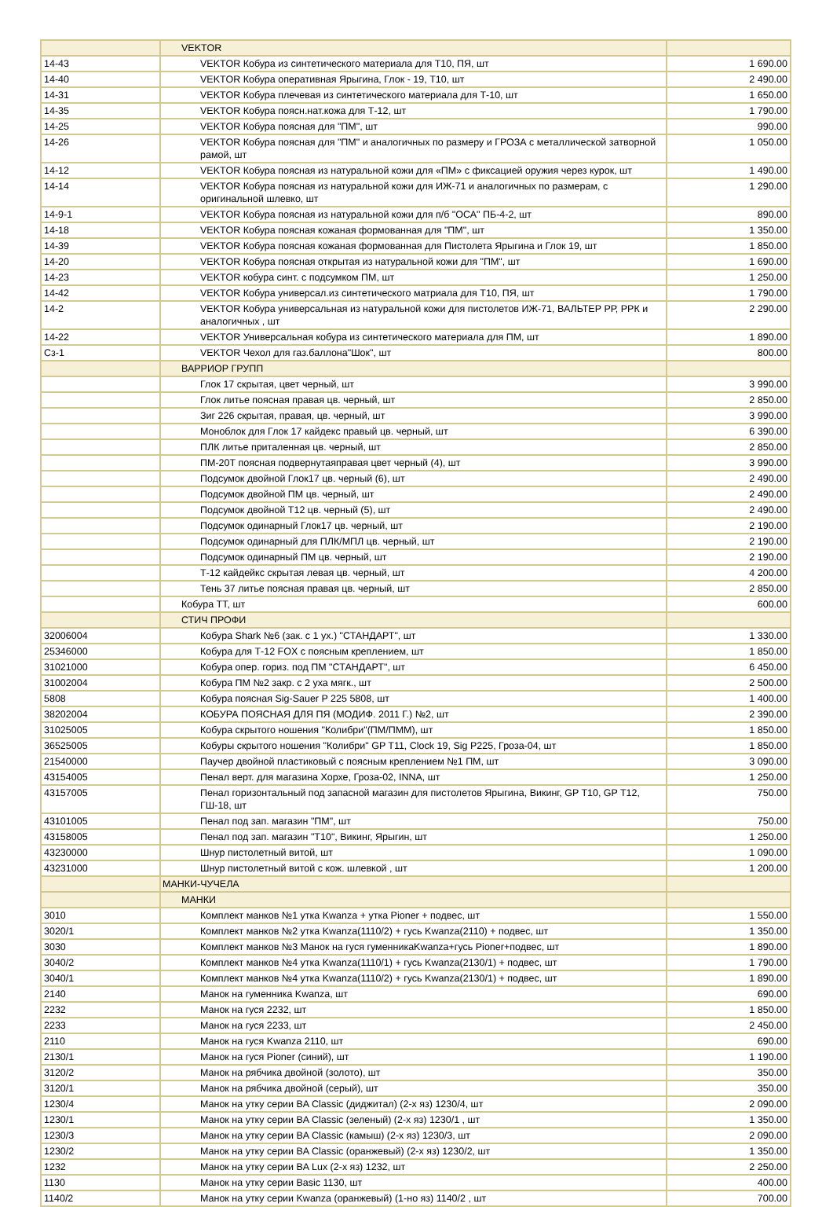| | VEKTOR | |
| 14-43 | VEKTOR Кобура из синтетического материала для Т10, ПЯ, шт | 1 690.00 |
| 14-40 | VEKTOR Кобура оперативная Ярыгина, Глок - 19, Т10, шт | 2 490.00 |
| 14-31 | VEKTOR Кобура плечевая из синтетического материала для Т-10, шт | 1 650.00 |
| 14-35 | VEKTOR Кобура поясн.нат.кожа для Т-12, шт | 1 790.00 |
| 14-25 | VEKTOR Кобура поясная для "ПМ", шт | 990.00 |
| 14-26 | VEKTOR Кобура поясная для "ПМ" и аналогичных по размеру и ГРОЗА с металлической затворной рамой, шт | 1 050.00 |
| 14-12 | VEKTOR Кобура поясная из натуральной кожи для «ПМ» с фиксацией оружия через курок, шт | 1 490.00 |
| 14-14 | VEKTOR Кобура поясная из натуральной кожи для ИЖ-71 и аналогичных по размерам, с оригинальной шлевко, шт | 1 290.00 |
| 14-9-1 | VEKTOR Кобура поясная из натуральной кожи для п/б "ОСА" ПБ-4-2, шт | 890.00 |
| 14-18 | VEKTOR Кобура поясная кожаная формованная для "ПМ", шт | 1 350.00 |
| 14-39 | VEKTOR Кобура поясная кожаная формованная для Пистолета Ярыгина и Глок 19, шт | 1 850.00 |
| 14-20 | VEKTOR Кобура поясная открытая из натуральной кожи для "ПМ", шт | 1 690.00 |
| 14-23 | VEKTOR кобура синт. с подсумком ПМ, шт | 1 250.00 |
| 14-42 | VEKTOR Кобура универсал.из синтетического матриала для Т10, ПЯ, шт | 1 790.00 |
| 14-2 | VEKTOR Кобура универсальная из натуральной кожи для пистолетов ИЖ-71, ВАЛЬТЕР РР, РРК и аналогичных , шт | 2 290.00 |
| 14-22 | VEKTOR Универсальная кобура из синтетического материала для ПМ, шт | 1 890.00 |
| Сз-1 | VEKTOR Чехол для газ.баллона"Шок", шт | 800.00 |
| | ВАРРИОР ГРУПП | |
| | Глок 17 скрытая, цвет черный, шт | 3 990.00 |
| | Глок литье поясная правая цв. черный, шт | 2 850.00 |
| | Зиг 226 скрытая, правая, цв. черный, шт | 3 990.00 |
| | Моноблок для Глок 17 кайдекс правый цв. черный, шт | 6 390.00 |
| | ПЛК литье приталенная цв. черный, шт | 2 850.00 |
| | ПМ-20Т поясная подвернутаяправая цвет черный (4), шт | 3 990.00 |
| | Подсумок двойной Глок17 цв. черный (6), шт | 2 490.00 |
| | Подсумок двойной ПМ цв. черный, шт | 2 490.00 |
| | Подсумок двойной Т12 цв. черный (5), шт | 2 490.00 |
| | Подсумок одинарный Глок17 цв. черный, шт | 2 190.00 |
| | Подсумок одинарный для ПЛК/МПЛ цв. черный, шт | 2 190.00 |
| | Подсумок одинарный ПМ цв. черный, шт | 2 190.00 |
| | Т-12 кайдейкс скрытая левая цв. черный, шт | 4 200.00 |
| | Тень 37 литье поясная правая цв. черный, шт | 2 850.00 |
| | Кобура ТТ, шт | 600.00 |
| | СТИЧ ПРОФИ | |
| 32006004 | Кобура Shark №6 (зак. с 1 ух.) "СТАНДАРТ", шт | 1 330.00 |
| 25346000 | Кобура для Т-12 FOX с поясным креплением, шт | 1 850.00 |
| 31021000 | Кобура опер. гориз. под ПМ "СТАНДАРТ", шт | 6 450.00 |
| 31002004 | Кобура ПМ №2 закр. с 2 уха мягк., шт | 2 500.00 |
| 5808 | Кобура поясная Sig-Sauer P 225 5808, шт | 1 400.00 |
| 38202004 | КОБУРА ПОЯСНАЯ ДЛЯ ПЯ (МОДИФ. 2011 Г.) №2, шт | 2 390.00 |
| 31025005 | Кобура скрытого ношения "Колибри"(ПМ/ПММ), шт | 1 850.00 |
| 36525005 | Кобуры скрытого ношения "Колибри" GP T11, Clock 19, Sig P225, Гроза-04, шт | 1 850.00 |
| 21540000 | Паучер двойной пластиковый с поясным креплением №1 ПМ, шт | 3 090.00 |
| 43154005 | Пенал верт. для магазина Хорхе, Гроза-02, INNA, шт | 1 250.00 |
| 43157005 | Пенал горизонтальный под запасной магазин для пистолетов Ярыгина, Викинг, GP T10, GP T12, ГШ-18, шт | 750.00 |
| 43101005 | Пенал под зап. магазин "ПМ", шт | 750.00 |
| 43158005 | Пенал под зап. магазин "Т10", Викинг, Ярыгин, шт | 1 250.00 |
| 43230000 | Шнур пистолетный витой, шт | 1 090.00 |
| 43231000 | Шнур пистолетный витой с кож. шлевкой , шт | 1 200.00 |
| | МАНКИ-ЧУЧЕЛА | |
| | МАНКИ | |
| 3010 | Комплект манков №1 утка Kwanza + утка Pioner + подвес, шт | 1 550.00 |
| 3020/1 | Комплект манков №2 утка Kwanza(1110/2) + гусь Kwanza(2110) + подвес, шт | 1 350.00 |
| 3030 | Комплект манков №3 Манок на гуся гуменникаKwanza+гусь Pioner+подвес, шт | 1 890.00 |
| 3040/2 | Комплект манков №4 утка Kwanza(1110/1) + гусь Kwanza(2130/1) + подвес, шт | 1 790.00 |
| 3040/1 | Комплект манков №4 утка Kwanza(1110/2) + гусь Kwanza(2130/1) + подвес, шт | 1 890.00 |
| 2140 | Манок на гуменника Kwanza, шт | 690.00 |
| 2232 | Манок на гуся 2232, шт | 1 850.00 |
| 2233 | Манок на гуся 2233, шт | 2 450.00 |
| 2110 | Манок на гуся Kwanza 2110, шт | 690.00 |
| 2130/1 | Манок на гуся Pioner (синий), шт | 1 190.00 |
| 3120/2 | Манок на рябчика двойной (золото), шт | 350.00 |
| 3120/1 | Манок на рябчика двойной (серый), шт | 350.00 |
| 1230/4 | Манок на утку серии BA Classic (диджитал) (2-х яз) 1230/4, шт | 2 090.00 |
| 1230/1 | Манок на утку серии BA Classic (зеленый) (2-х яз) 1230/1 , шт | 1 350.00 |
| 1230/3 | Манок на утку серии BA Classic (камыш) (2-х яз) 1230/3, шт | 2 090.00 |
| 1230/2 | Манок на утку серии BA Classic (оранжевый) (2-х яз) 1230/2, шт | 1 350.00 |
| 1232 | Манок на утку серии BA Lux (2-х яз) 1232, шт | 2 250.00 |
| 1130 | Манок на утку серии Basic 1130, шт | 400.00 |
| 1140/2 | Манок на утку серии Kwanza (оранжевый) (1-но яз) 1140/2 , шт | 700.00 |